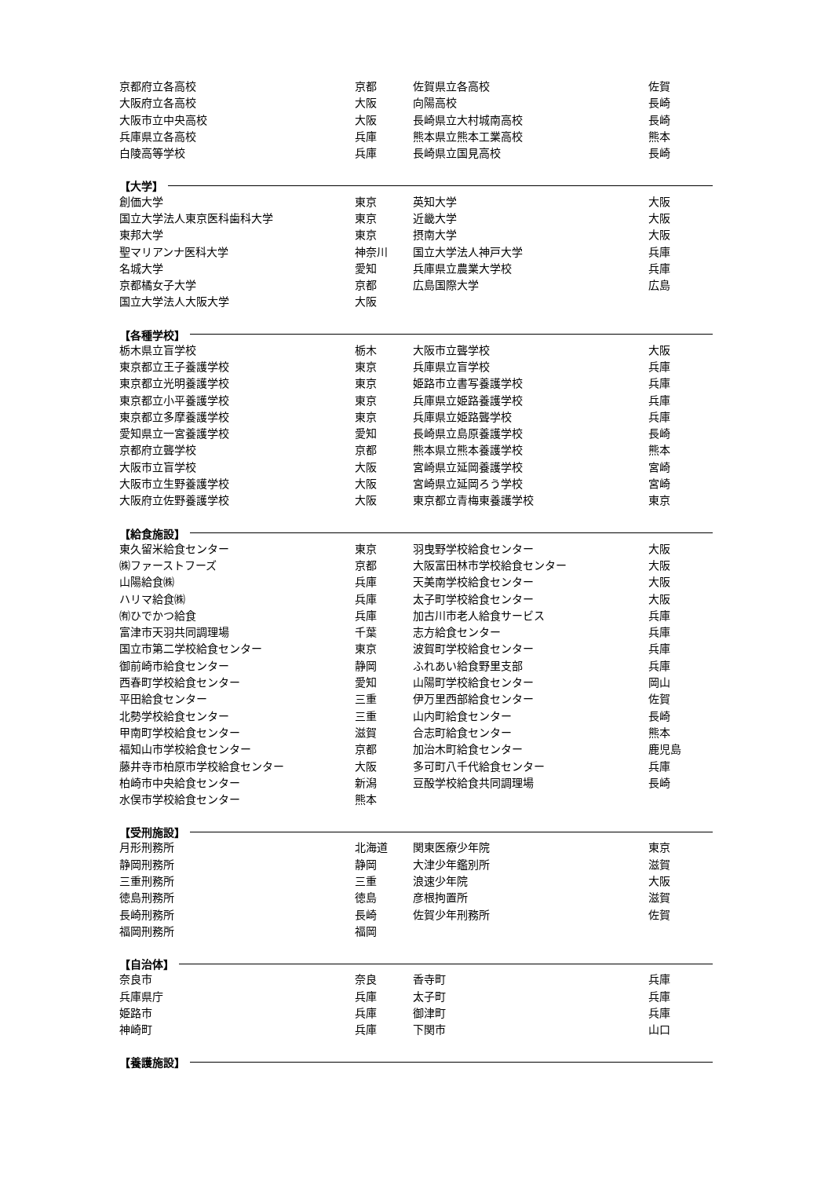| 京都府立各高校 | 京都 | 佐賀県立各高校 | 佐賀 |
| 大阪府立各高校 | 大阪 | 向陽高校 | 長崎 |
| 大阪市立中央高校 | 大阪 | 長崎県立大村城南高校 | 長崎 |
| 兵庫県立各高校 | 兵庫 | 熊本県立熊本工業高校 | 熊本 |
| 白陵高等学校 | 兵庫 | 長崎県立国見高校 | 長崎 |
【大学】
| 創価大学 | 東京 | 英知大学 | 大阪 |
| 国立大学法人東京医科歯科大学 | 東京 | 近畿大学 | 大阪 |
| 東邦大学 | 東京 | 摂南大学 | 大阪 |
| 聖マリアンナ医科大学 | 神奈川 | 国立大学法人神戸大学 | 兵庫 |
| 名城大学 | 愛知 | 兵庫県立農業大学校 | 兵庫 |
| 京都橘女子大学 | 京都 | 広島国際大学 | 広島 |
| 国立大学法人大阪大学 | 大阪 | | |
【各種学校】
| 栃木県立盲学校 | 栃木 | 大阪市立聾学校 | 大阪 |
| 東京都立王子養護学校 | 東京 | 兵庫県立盲学校 | 兵庫 |
| 東京都立光明養護学校 | 東京 | 姫路市立書写養護学校 | 兵庫 |
| 東京都立小平養護学校 | 東京 | 兵庫県立姫路養護学校 | 兵庫 |
| 東京都立多摩養護学校 | 東京 | 兵庫県立姫路聾学校 | 兵庫 |
| 愛知県立一宮養護学校 | 愛知 | 長崎県立島原養護学校 | 長崎 |
| 京都府立聾学校 | 京都 | 熊本県立熊本養護学校 | 熊本 |
| 大阪市立盲学校 | 大阪 | 宮崎県立延岡養護学校 | 宮崎 |
| 大阪市立生野養護学校 | 大阪 | 宮崎県立延岡ろう学校 | 宮崎 |
| 大阪府立佐野養護学校 | 大阪 | 東京都立青梅東養護学校 | 東京 |
【給食施設】
| 東久留米給食センター | 東京 | 羽曳野学校給食センター | 大阪 |
| ㈱ファーストフーズ | 京都 | 大阪富田林市学校給食センター | 大阪 |
| 山陽給食㈱ | 兵庫 | 天美南学校給食センター | 大阪 |
| ハリマ給食㈱ | 兵庫 | 太子町学校給食センター | 大阪 |
| ㈲ひでかつ給食 | 兵庫 | 加古川市老人給食サービス | 兵庫 |
| 富津市天羽共同調理場 | 千葉 | 志方給食センター | 兵庫 |
| 国立市第二学校給食センター | 東京 | 波賀町学校給食センター | 兵庫 |
| 御前崎市給食センター | 静岡 | ふれあい給食野里支部 | 兵庫 |
| 西春町学校給食センター | 愛知 | 山陽町学校給食センター | 岡山 |
| 平田給食センター | 三重 | 伊万里西部給食センター | 佐賀 |
| 北勢学校給食センター | 三重 | 山内町給食センター | 長崎 |
| 甲南町学校給食センター | 滋賀 | 合志町給食センター | 熊本 |
| 福知山市学校給食センター | 京都 | 加治木町給食センター | 鹿児島 |
| 藤井寺市柏原市学校給食センター | 大阪 | 多可町八千代給食センター | 兵庫 |
| 柏崎市中央給食センター | 新潟 | 豆酘学校給食共同調理場 | 長崎 |
| 水俣市学校給食センター | 熊本 | | |
【受刑施設】
| 月形刑務所 | 北海道 | 関東医療少年院 | 東京 |
| 静岡刑務所 | 静岡 | 大津少年鑑別所 | 滋賀 |
| 三重刑務所 | 三重 | 浪速少年院 | 大阪 |
| 徳島刑務所 | 徳島 | 彦根拘置所 | 滋賀 |
| 長崎刑務所 | 長崎 | 佐賀少年刑務所 | 佐賀 |
| 福岡刑務所 | 福岡 | | |
【自治体】
| 奈良市 | 奈良 | 香寺町 | 兵庫 |
| 兵庫県庁 | 兵庫 | 太子町 | 兵庫 |
| 姫路市 | 兵庫 | 御津町 | 兵庫 |
| 神崎町 | 兵庫 | 下関市 | 山口 |
【養護施設】